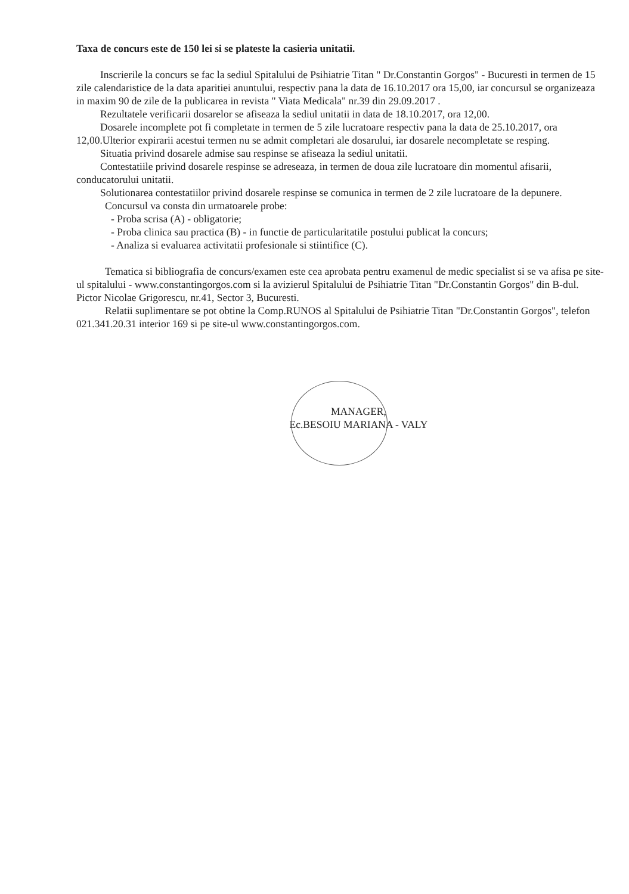Taxa de concurs este de 150 lei si se plateste la casieria unitatii.
Inscrierile la concurs se fac la sediul Spitalului de Psihiatrie Titan " Dr.Constantin Gorgos" - Bucuresti in termen de 15 zile calendaristice de la data aparitiei anuntului, respectiv pana la data de 16.10.2017 ora 15,00, iar concursul se organizeaza in maxim 90 de zile de la publicarea in revista " Viata Medicala" nr.39 din 29.09.2017 .
Rezultatele verificarii dosarelor se afiseaza la sediul unitatii in data de 18.10.2017, ora 12,00.
Dosarele incomplete pot fi completate in termen de 5 zile lucratoare respectiv pana la data de 25.10.2017, ora 12,00.Ulterior expirarii acestui termen nu se admit completari ale dosarului, iar dosarele necompletate se resping.
Situatia privind dosarele admise sau respinse se afiseaza la sediul unitatii.
Contestatiile privind dosarele respinse se adreseaza, in termen de doua zile lucratoare din momentul afisarii, conducatorului unitatii.
Solutionarea contestatiilor privind dosarele respinse se comunica in termen de 2 zile lucratoare de la depunere.
Concursul va consta din urmatoarele probe:
- Proba scrisa (A) - obligatorie;
- Proba clinica sau practica (B) - in functie de particularitatile postului publicat la concurs;
- Analiza si evaluarea activitatii profesionale si stiintifice (C).
Tematica si bibliografia de concurs/examen este cea aprobata pentru examenul de medic specialist si se va afisa pe site-ul spitalului - www.constantingorgos.com si la avizierul Spitalului de Psihiatrie Titan "Dr.Constantin Gorgos" din B-dul. Pictor Nicolae Grigorescu, nr.41, Sector 3, Bucuresti.
Relatii suplimentare se pot obtine la Comp.RUNOS al Spitalului de Psihiatrie Titan "Dr.Constantin Gorgos", telefon 021.341.20.31 interior 169 si pe site-ul www.constantingorgos.com.
MANAGER,
Ec.BESOIU MARIANA - VALY